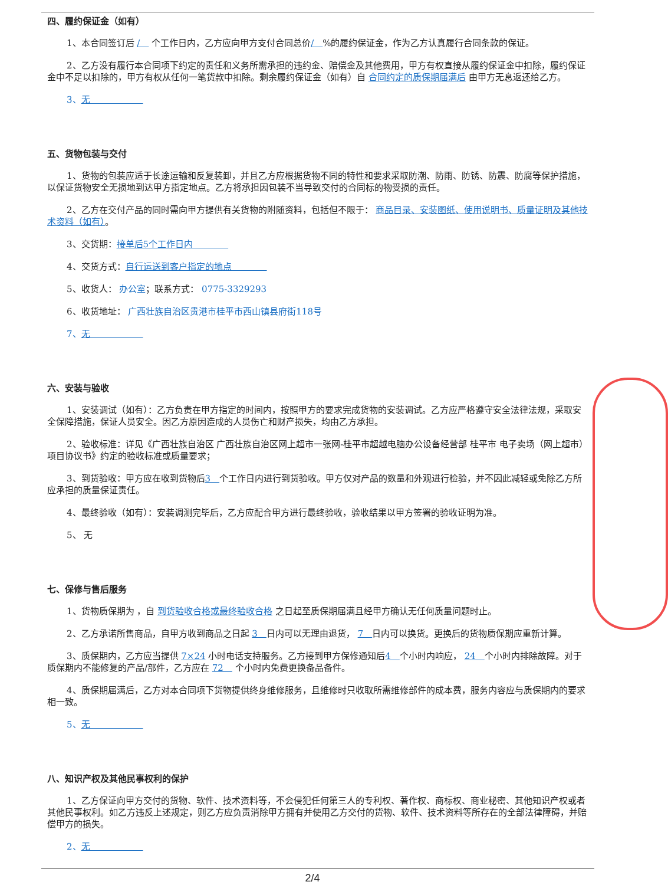四、履约保证金（如有）
1、本合同签订后 /　 个工作日内，乙方应向甲方支付合同总价/　%的履约保证金，作为乙方认真履行合同条款的保证。
2、乙方没有履行本合同项下约定的责任和义务所需承担的违约金、赔偿金及其他费用，甲方有权直接从履约保证金中扣除，履约保证金中不足以扣除的，甲方有权从任何一笔货款中扣除。剩余履约保证金（如有）自 合同约定的质保期届满后 由甲方无息返还给乙方。
3、无　　　　　　
五、货物包装与交付
1、货物的包装应适于长途运输和反复装卸，并且乙方应根据货物不同的特性和要求采取防潮、防雨、防锈、防震、防腐等保护措施，以保证货物安全无损地到达甲方指定地点。乙方将承担因包装不当导致交付的合同标的物受损的责任。
2、乙方在交付产品的同时需向甲方提供有关货物的附随资料，包括但不限于： 商品目录、安装图纸、使用说明书、质量证明及其他技术资料（如有）。
3、交货期：接单后5个工作日内　　　　
4、交货方式：自行运送到客户指定的地点　　　　
5、收货人： 办公室；联系方式： 0775-3329293
6、收货地址： 广西壮族自治区贵港市桂平市西山镇县府街118号
7、无　　　　　　
六、安装与验收
1、安装调试（如有）：乙方负责在甲方指定的时间内，按照甲方的要求完成货物的安装调试。乙方应严格遵守安全法律法规，采取安全保障措施，保证人员安全。因乙方原因造成的人员伤亡和财产损失，均由乙方承担。
2、验收标准：详见《广西壮族自治区 广西壮族自治区网上超市一张网-桂平市超越电脑办公设备经营部 桂平市 电子卖场（网上超市）项目协议书》约定的验收标准或质量要求；
3、到货验收：甲方应在收到货物后3　个工作日内进行到货验收。甲方仅对产品的数量和外观进行检验，并不因此减轻或免除乙方所应承担的质量保证责任。
4、最终验收（如有）：安装调测完毕后，乙方应配合甲方进行最终验收，验收结果以甲方签署的验收证明为准。
5、 无
七、保修与售后服务
1、货物质保期为 ，自 到货验收合格或最终验收合格 之日起至质保期届满且经甲方确认无任何质量问题时止。
2、乙方承诺所售商品，自甲方收到商品之日起 3　日内可以无理由退货， 7　日内可以换货。更换后的货物质保期应重新计算。
3、质保期内，乙方应当提供 7×24 小时电话支持服务。乙方接到甲方保修通知后4　个小时内响应， 24　个小时内排除故障。对于质保期内不能修复的产品/部件，乙方应在 72　 个小时内免费更换备品备件。
4、质保期届满后，乙方对本合同项下货物提供终身维修服务，且维修时只收取所需维修部件的成本费，服务内容应与质保期内的要求相一致。
5、无　　　　　　
八、知识产权及其他民事权利的保护
1、乙方保证向甲方交付的货物、软件、技术资料等，不会侵犯任何第三人的专利权、著作权、商标权、商业秘密、其他知识产权或者其他民事权利。如乙方违反上述规定，则乙方应负责消除甲方拥有并使用乙方交付的货物、软件、技术资料等所存在的全部法律障碍，并赔偿甲方的损失。
2、无　　　　　　
2/4